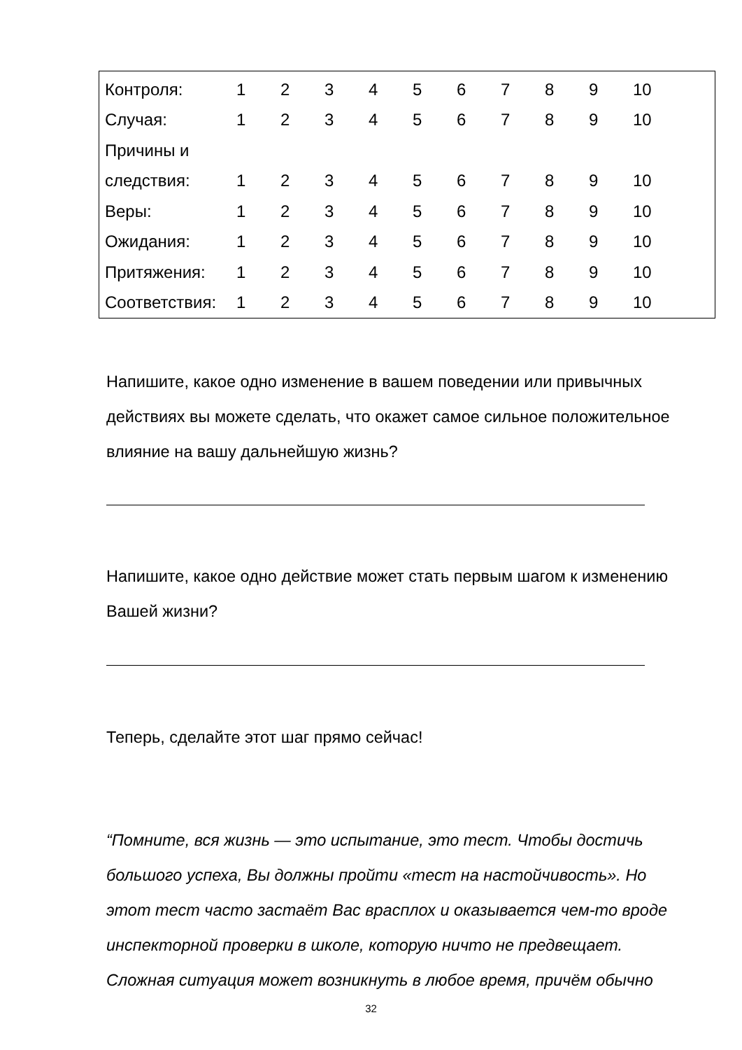| Контроля: | 1 | 2 | 3 | 4 | 5 | 6 | 7 | 8 | 9 | 10 |
| Случая: | 1 | 2 | 3 | 4 | 5 | 6 | 7 | 8 | 9 | 10 |
| Причины и | | | | | | | | | | |
| следствия: | 1 | 2 | 3 | 4 | 5 | 6 | 7 | 8 | 9 | 10 |
| Веры: | 1 | 2 | 3 | 4 | 5 | 6 | 7 | 8 | 9 | 10 |
| Ожидания: | 1 | 2 | 3 | 4 | 5 | 6 | 7 | 8 | 9 | 10 |
| Притяжения: | 1 | 2 | 3 | 4 | 5 | 6 | 7 | 8 | 9 | 10 |
| Соответствия: | 1 | 2 | 3 | 4 | 5 | 6 | 7 | 8 | 9 | 10 |
Напишите, какое одно изменение в вашем поведении или привычных действиях вы можете сделать, что окажет самое сильное положительное влияние на вашу дальнейшую жизнь?
Напишите, какое одно действие может стать первым шагом к изменению Вашей жизни?
Теперь, сделайте этот шаг прямо сейчас!
“Помните, вся жизнь — это испытание, это тест. Чтобы достичь большого успеха, Вы должны пройти «тест на настойчивость». Но этот тест часто застаёт Вас врасплох и оказывается чем-то вроде инспекторной проверки в школе, которую ничто не предвещает. Сложная ситуация может возникнуть в любое время, причём обычно
32